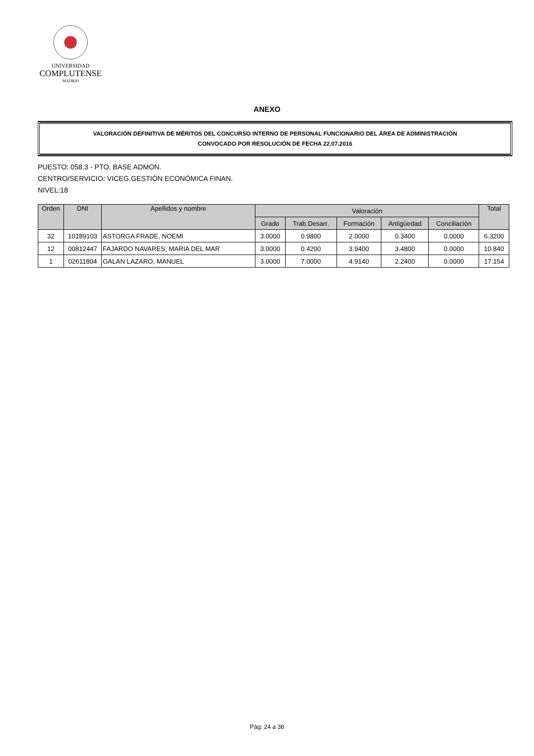UNIVERSIDAD
COMPLUTENSE
MADRID
ANEXO
VALORACIÓN DEFINITIVA DE MÉRITOS DEL CONCURSO INTERNO DE PERSONAL FUNCIONARIO DEL ÁREA DE ADMINISTRACIÓN
CONVOCADO POR RESOLUCIÓN DE FECHA 22.07.2016
PUESTO: 058.3 - PTO. BASE ADMON.
CENTRO/SERVICIO: VICEG.GESTIÓN ECONÓMICA FINAN.
NIVEL:18
| Orden | DNI | Apellidos y nombre | Valoración | | | | | Total |
| --- | --- | --- | --- | --- | --- | --- | --- | --- |
| | | | Grado | Trab.Desarr. | Formación | Antigüedad | Conciliación | |
| 32 | 10189103 | ASTORGA FRADE, NOEMI | 3.0000 | 0.9800 | 2.0000 | 0.3400 | 0.0000 | 6.3200 |
| 12 | 00812447 | FAJARDO NAVARES, MARIA DEL MAR | 3.0000 | 0.4200 | 3.9400 | 3.4800 | 0.0000 | 10.840 |
| 1 | 02611804 | GALAN LAZARO, MANUEL | 3.0000 | 7.0000 | 4.9140 | 2.2400 | 0.0000 | 17.154 |
Pág: 24 a 38